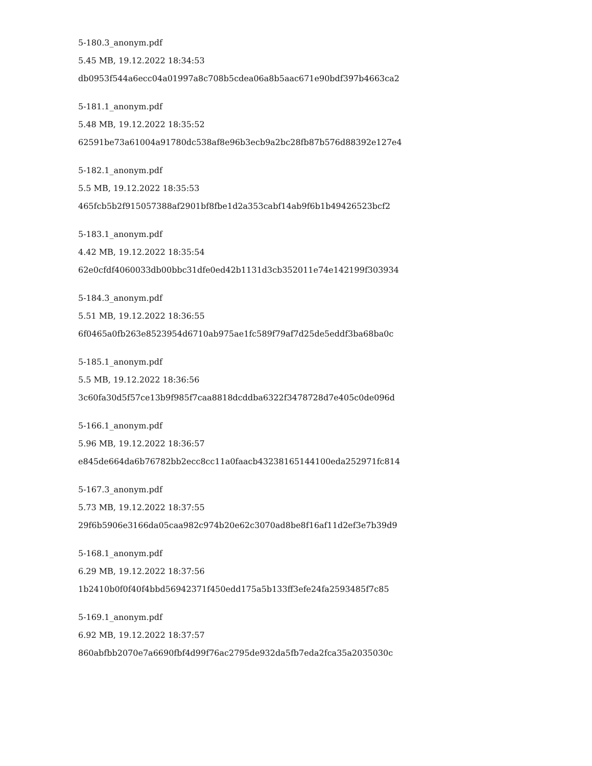5-180.3_anonym.pdf
5.45 MB, 19.12.2022 18:34:53
db0953f544a6ecc04a01997a8c708b5cdea06a8b5aac671e90bdf397b4663ca2
5-181.1_anonym.pdf
5.48 MB, 19.12.2022 18:35:52
62591be73a61004a91780dc538af8e96b3ecb9a2bc28fb87b576d88392e127e4
5-182.1_anonym.pdf
5.5 MB, 19.12.2022 18:35:53
465fcb5b2f915057388af2901bf8fbe1d2a353cabf14ab9f6b1b49426523bcf2
5-183.1_anonym.pdf
4.42 MB, 19.12.2022 18:35:54
62e0cfdf4060033db00bbc31dfe0ed42b1131d3cb352011e74e142199f303934
5-184.3_anonym.pdf
5.51 MB, 19.12.2022 18:36:55
6f0465a0fb263e8523954d6710ab975ae1fc589f79af7d25de5eddf3ba68ba0c
5-185.1_anonym.pdf
5.5 MB, 19.12.2022 18:36:56
3c60fa30d5f57ce13b9f985f7caa8818dcddba6322f3478728d7e405c0de096d
5-166.1_anonym.pdf
5.96 MB, 19.12.2022 18:36:57
e845de664da6b76782bb2ecc8cc11a0faacb43238165144100eda252971fc814
5-167.3_anonym.pdf
5.73 MB, 19.12.2022 18:37:55
29f6b5906e3166da05caa982c974b20e62c3070ad8be8f16af11d2ef3e7b39d9
5-168.1_anonym.pdf
6.29 MB, 19.12.2022 18:37:56
1b2410b0f0f40f4bbd56942371f450edd175a5b133ff3efe24fa2593485f7c85
5-169.1_anonym.pdf
6.92 MB, 19.12.2022 18:37:57
860abfbb2070e7a6690fbf4d99f76ac2795de932da5fb7eda2fca35a2035030c